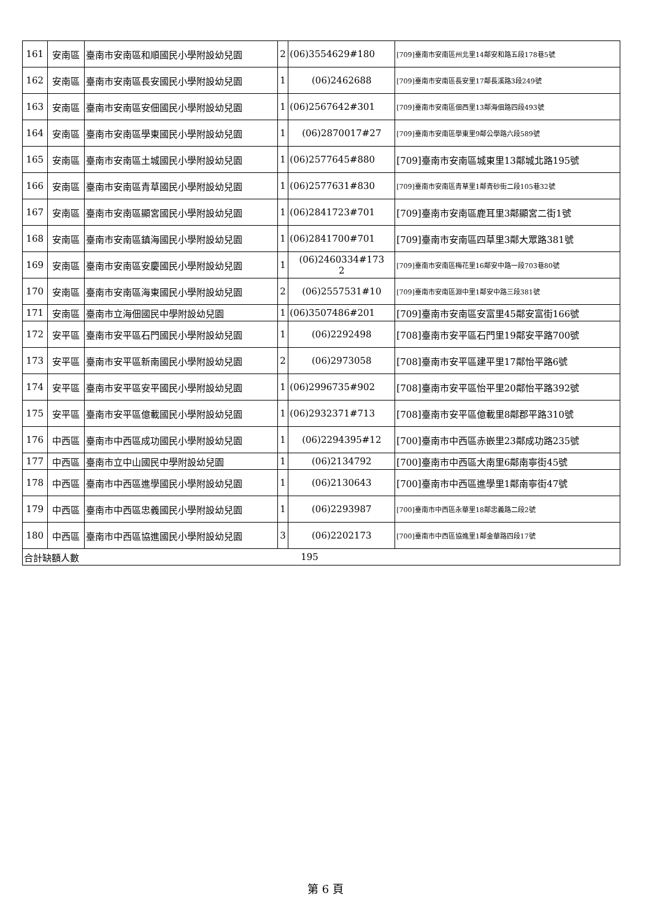| 161 | 安南區 | 臺南市安南區和順國民小學附設幼兒園 | 2 | (06)3554629#180 | [709]臺南市安南區州北里14鄰安和路五段178巷5號 |
| 162 | 安南區 | 臺南市安南區長安國民小學附設幼兒園 | 1 | (06)2462688 | [709]臺南市安南區長安里17鄰長溪路3段249號 |
| 163 | 安南區 | 臺南市安南區安佃國民小學附設幼兒園 | 1 | (06)2567642#301 | [709]臺南市安南區佃西里13鄰海佃路四段493號 |
| 164 | 安南區 | 臺南市安南區學東國民小學附設幼兒園 | 1 | (06)2870017#27 | [709]臺南市安南區學東里9鄰公學路六段589號 |
| 165 | 安南區 | 臺南市安南區土城國民小學附設幼兒園 | 1 | (06)2577645#880 | [709]臺南市安南區城東里13鄰城北路195號 |
| 166 | 安南區 | 臺南市安南區青草國民小學附設幼兒園 | 1 | (06)2577631#830 | [709]臺南市安南區青草里1鄰青砂街二段105巷32號 |
| 167 | 安南區 | 臺南市安南區顯宮國民小學附設幼兒園 | 1 | (06)2841723#701 | [709]臺南市安南區鹿耳里3鄰顯宮二街1號 |
| 168 | 安南區 | 臺南市安南區鎮海國民小學附設幼兒園 | 1 | (06)2841700#701 | [709]臺南市安南區四草里3鄰大眾路381號 |
| 169 | 安南區 | 臺南市安南區安慶國民小學附設幼兒園 | 1 | (06)2460334#173 2 | [709]臺南市安南區梅花里16鄰安中路一段703巷80號 |
| 170 | 安南區 | 臺南市安南區海東國民小學附設幼兒園 | 2 | (06)2557531#10 | [709]臺南市安南區淵中里1鄰安中路三段381號 |
| 171 | 安南區 | 臺南市立海佃國民中學附設幼兒園 | 1 | (06)3507486#201 | [709]臺南市安南區安富里45鄰安富街166號 |
| 172 | 安平區 | 臺南市安平區石門國民小學附設幼兒園 | 1 | (06)2292498 | [708]臺南市安平區石門里19鄰安平路700號 |
| 173 | 安平區 | 臺南市安平區新南國民小學附設幼兒園 | 2 | (06)2973058 | [708]臺南市安平區建平里17鄰怡平路6號 |
| 174 | 安平區 | 臺南市安平區安平國民小學附設幼兒園 | 1 | (06)2996735#902 | [708]臺南市安平區怡平里20鄰怡平路392號 |
| 175 | 安平區 | 臺南市安平區億載國民小學附設幼兒園 | 1 | (06)2932371#713 | [708]臺南市安平區億載里8鄰郡平路310號 |
| 176 | 中西區 | 臺南市中西區成功國民小學附設幼兒園 | 1 | (06)2294395#12 | [700]臺南市中西區赤嵌里23鄰成功路235號 |
| 177 | 中西區 | 臺南市立中山國民中學附設幼兒園 | 1 | (06)2134792 | [700]臺南市中西區大南里6鄰南寧街45號 |
| 178 | 中西區 | 臺南市中西區進學國民小學附設幼兒園 | 1 | (06)2130643 | [700]臺南市中西區進學里1鄰南寧街47號 |
| 179 | 中西區 | 臺南市中西區忠義國民小學附設幼兒園 | 1 | (06)2293987 | [700]臺南市中西區永華里18鄰忠義路二段2號 |
| 180 | 中西區 | 臺南市中西區協進國民小學附設幼兒園 | 3 | (06)2202173 | [700]臺南市中西區協進里1鄰金華路四段17號 |
| 合計缺額人數 | | | 195 | | |
第 6 頁